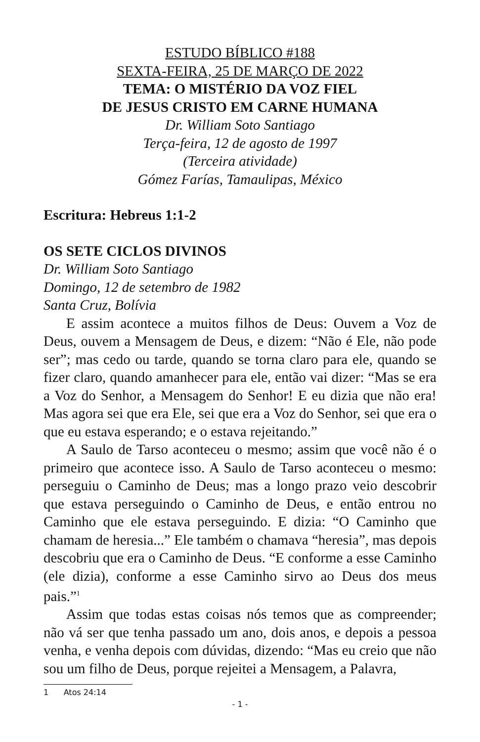ESTUDO BÍBLICO #188
SEXTA-FEIRA, 25 DE MARÇO DE 2022
TEMA: O MISTÉRIO DA VOZ FIEL
DE JESUS CRISTO EM CARNE HUMANA
Dr. William Soto Santiago
Terça-feira, 12 de agosto de 1997
(Terceira atividade)
Gómez Farías, Tamaulipas, México
Escritura: Hebreus 1:1-2
OS SETE CICLOS DIVINOS
Dr. William Soto Santiago
Domingo, 12 de setembro de 1982
Santa Cruz, Bolívia
E assim acontece a muitos filhos de Deus: Ouvem a Voz de Deus, ouvem a Mensagem de Deus, e dizem: “Não é Ele, não pode ser”; mas cedo ou tarde, quando se torna claro para ele, quando se fizer claro, quando amanhecer para ele, então vai dizer: “Mas se era a Voz do Senhor, a Mensagem do Senhor! E eu dizia que não era! Mas agora sei que era Ele, sei que era a Voz do Senhor, sei que era o que eu estava esperando; e o estava rejeitando.”
A Saulo de Tarso aconteceu o mesmo; assim que você não é o primeiro que acontece isso. A Saulo de Tarso aconteceu o mesmo: perseguiu o Caminho de Deus; mas a longo prazo veio descobrir que estava perseguindo o Caminho de Deus, e então entrou no Caminho que ele estava perseguindo. E dizia: “O Caminho que chamam de heresia...” Ele também o chamava “heresia”, mas depois descobriu que era o Caminho de Deus. “E conforme a esse Caminho (ele dizia), conforme a esse Caminho sirvo ao Deus dos meus pais.”<sup>1</sup>
Assim que todas estas coisas nós temos que as compreender; não vá ser que tenha passado um ano, dois anos, e depois a pessoa venha, e venha depois com dúvidas, dizendo: “Mas eu creio que não sou um filho de Deus, porque rejeitei a Mensagem, a Palavra,
1 Atos 24:14
- 1 -